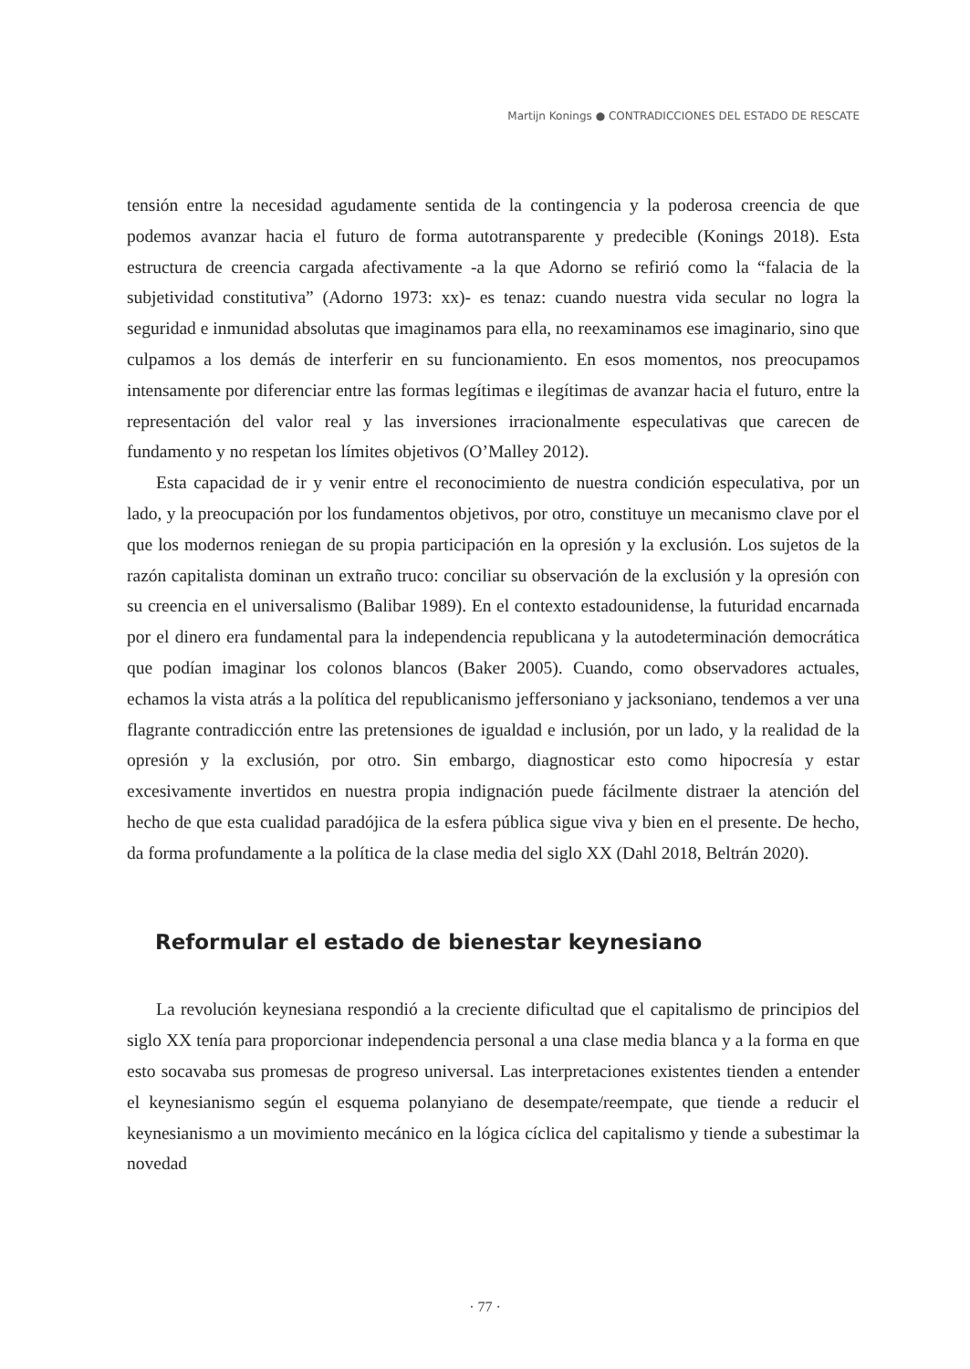Martijn Konings ● CONTRADICCIONES DEL ESTADO DE RESCATE
tensión entre la necesidad agudamente sentida de la contingencia y la poderosa creencia de que podemos avanzar hacia el futuro de forma autotransparente y predecible (Konings 2018). Esta estructura de creencia cargada afectivamente -a la que Adorno se refirió como la “falacia de la subjetividad constitutiva” (Adorno 1973: xx)- es tenaz: cuando nuestra vida secular no logra la seguridad e inmunidad absolutas que imaginamos para ella, no reexaminamos ese imaginario, sino que culpamos a los demás de interferir en su funcionamiento. En esos momentos, nos preocupamos intensamente por diferenciar entre las formas legítimas e ilegítimas de avanzar hacia el futuro, entre la representación del valor real y las inversiones irracionalmente especulativas que carecen de fundamento y no respetan los límites objetivos (O’Malley 2012).
Esta capacidad de ir y venir entre el reconocimiento de nuestra condición especulativa, por un lado, y la preocupación por los fundamentos objetivos, por otro, constituye un mecanismo clave por el que los modernos reniegan de su propia participación en la opresión y la exclusión. Los sujetos de la razón capitalista dominan un extraño truco: conciliar su observación de la exclusión y la opresión con su creencia en el universalismo (Balibar 1989). En el contexto estadounidense, la futuridad encarnada por el dinero era fundamental para la independencia republicana y la autodeterminación democrática que podían imaginar los colonos blancos (Baker 2005). Cuando, como observadores actuales, echamos la vista atrás a la política del republicanismo jeffersoniano y jacksoniano, tendemos a ver una flagrante contradicción entre las pretensiones de igualdad e inclusión, por un lado, y la realidad de la opresión y la exclusión, por otro. Sin embargo, diagnosticar esto como hipocresía y estar excesivamente invertidos en nuestra propia indignación puede fácilmente distraer la atención del hecho de que esta cualidad paradójica de la esfera pública sigue viva y bien en el presente. De hecho, da forma profundamente a la política de la clase media del siglo XX (Dahl 2018, Beltrán 2020).
Reformular el estado de bienestar keynesiano
La revolución keynesiana respondió a la creciente dificultad que el capitalismo de principios del siglo XX tenía para proporcionar independencia personal a una clase media blanca y a la forma en que esto socavaba sus promesas de progreso universal. Las interpretaciones existentes tienden a entender el keynesianismo según el esquema polanyiano de desempate/reempate, que tiende a reducir el keynesianismo a un movimiento mecánico en la lógica cíclica del capitalismo y tiende a subestimar la novedad
· 77 ·